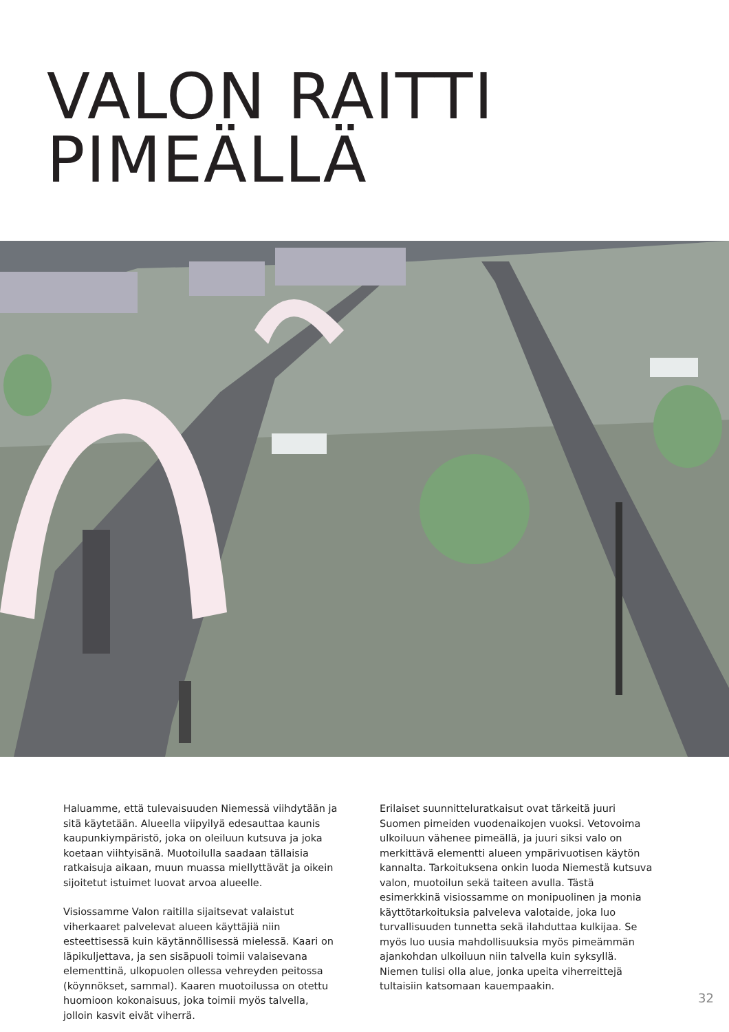VALON RAITTI
PIMEÄLLÄ
Haluamme, että tulevaisuuden Niemessä viihdytään ja sitä käytetään. Alueella viipyilyä edesauttaa kaunis kaupunkiympäristö, joka on oleiluun kutsuva ja joka koetaan viihtyisänä. Muotoilulla saadaan tällaisia ratkaisuja aikaan, muun muassa miellyttävät ja oikein sijoitetut istuimet luovat arvoa alueelle.
Visiossamme Valon raitilla sijaitsevat valaistut viherkaaret palvelevat alueen käyttäjiä niin esteettisessä kuin käytännöllisessä mielessä. Kaari on läpikuljettava, ja sen sisäpuoli toimii valaisevana elementtinä, ulkopuolen ollessa vehreyden peitossa (köynnökset, sammal). Kaaren muotoilussa on otettu huomioon kokonaisuus, joka toimii myös talvella, jolloin kasvit eivät viherrä.
Erilaiset suunnitteluratkaisut ovat tärkeitä juuri Suomen pimeiden vuodenaikojen vuoksi. Vetovoima ulkoiluun vähenee pimeällä, ja juuri siksi valo on merkittävä elementti alueen ympärivuotisen käytön kannalta. Tarkoituksena onkin luoda Niemestä kutsuva valon, muotoilun sekä taiteen avulla. Tästä esimerkkinä visiossamme on monipuolinen ja monia käyttötarkoituksia palveleva valotaide, joka luo turvallisuuden tunnetta sekä ilahduttaa kulkijaa. Se myös luo uusia mahdollisuuksia myös pimeämmän ajankohdan ulkoiluun niin talvella kuin syksyllä. Niemen tulisi olla alue, jonka upeita viherreittejä tultaisiin katsomaan kauempaakin.
32